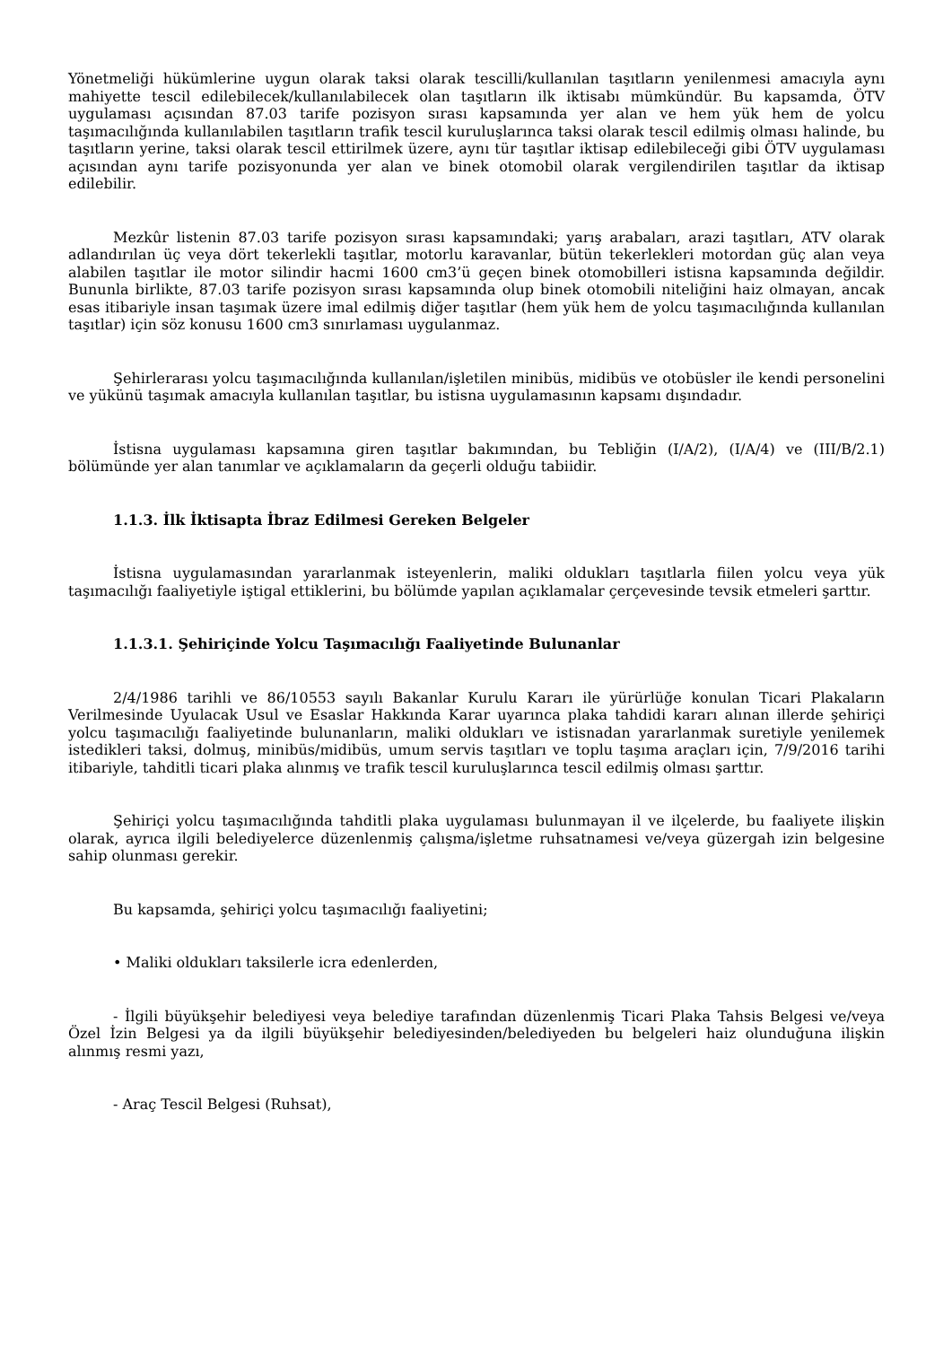Yönetmeliği hükümlerine uygun olarak taksi olarak tescilli/kullanılan taşıtların yenilenmesi amacıyla aynı mahiyette tescil edilebilecek/kullanılabilecek olan taşıtların ilk iktisabı mümkündür. Bu kapsamda, ÖTV uygulaması açısından 87.03 tarife pozisyon sırası kapsamında yer alan ve hem yük hem de yolcu taşımacılığında kullanılabilen taşıtların trafik tescil kuruluşlarınca taksi olarak tescil edilmiş olması halinde, bu taşıtların yerine, taksi olarak tescil ettirilmek üzere, aynı tür taşıtlar iktisap edilebileceği gibi ÖTV uygulaması açısından aynı tarife pozisyonunda yer alan ve binek otomobil olarak vergilendirilen taşıtlar da iktisap edilebilir.
Mezkûr listenin 87.03 tarife pozisyon sırası kapsamındaki; yarış arabaları, arazi taşıtları, ATV olarak adlandırılan üç veya dört tekerlekli taşıtlar, motorlu karavanlar, bütün tekerlekleri motordan güç alan veya alabilen taşıtlar ile motor silindir hacmi 1600 cm3’ü geçen binek otomobilleri istisna kapsamında değildir. Bununla birlikte, 87.03 tarife pozisyon sırası kapsamında olup binek otomobili niteliğini haiz olmayan, ancak esas itibariyle insan taşımak üzere imal edilmiş diğer taşıtlar (hem yük hem de yolcu taşımacılığında kullanılan taşıtlar) için söz konusu 1600 cm3 sınırlaması uygulanmaz.
Şehirlerarası yolcu taşımacılığında kullanılan/işletilen minibüs, midibüs ve otobüsler ile kendi personelini ve yükünü taşımak amacıyla kullanılan taşıtlar, bu istisna uygulamasının kapsamı dışındadır.
İstisna uygulaması kapsamına giren taşıtlar bakımından, bu Tebliğin (I/A/2), (I/A/4) ve (III/B/2.1) bölümünde yer alan tanımlar ve açıklamaların da geçerli olduğu tabiidir.
1.1.3. İlk İktisapta İbraz Edilmesi Gereken Belgeler
İstisna uygulamasından yararlanmak isteyenlerin, maliki oldukları taşıtlarla fiilen yolcu veya yük taşımacılığı faaliyetiyle iştigal ettiklerini, bu bölümde yapılan açıklamalar çerçevesinde tevsik etmeleri şarttır.
1.1.3.1. Şehiriçinde Yolcu Taşımacılığı Faaliyetinde Bulunanlar
2/4/1986 tarihli ve 86/10553 sayılı Bakanlar Kurulu Kararı ile yürürlüğe konulan Ticari Plakaların Verilmesinde Uyulacak Usul ve Esaslar Hakkında Karar uyarınca plaka tahdidi kararı alınan illerde şehiriçi yolcu taşımacılığı faaliyetinde bulunanların, maliki oldukları ve istisnadan yararlanmak suretiyle yenilemek istedikleri taksi, dolmuş, minibüs/midibüs, umum servis taşıtları ve toplu taşıma araçları için, 7/9/2016 tarihi itibariyle, tahditli ticari plaka alınmış ve trafik tescil kuruluşlarınca tescil edilmiş olması şarttır.
Şehiriçi yolcu taşımacılığında tahditli plaka uygulaması bulunmayan il ve ilçelerde, bu faaliyete ilişkin olarak, ayrıca ilgili belediyelerce düzenlenmiş çalışma/işletme ruhsatnamesi ve/veya güzergah izin belgesine sahip olunması gerekir.
Bu kapsamda, şehiriçi yolcu taşımacılığı faaliyetini;
• Maliki oldukları taksilerle icra edenlerden,
- İlgili büyükşehir belediyesi veya belediye tarafından düzenlenmiş Ticari Plaka Tahsis Belgesi ve/veya Özel İzin Belgesi ya da ilgili büyükşehir belediyesinden/belediyeden bu belgeleri haiz olunduğuna ilişkin alınmış resmi yazı,
- Araç Tescil Belgesi (Ruhsat),